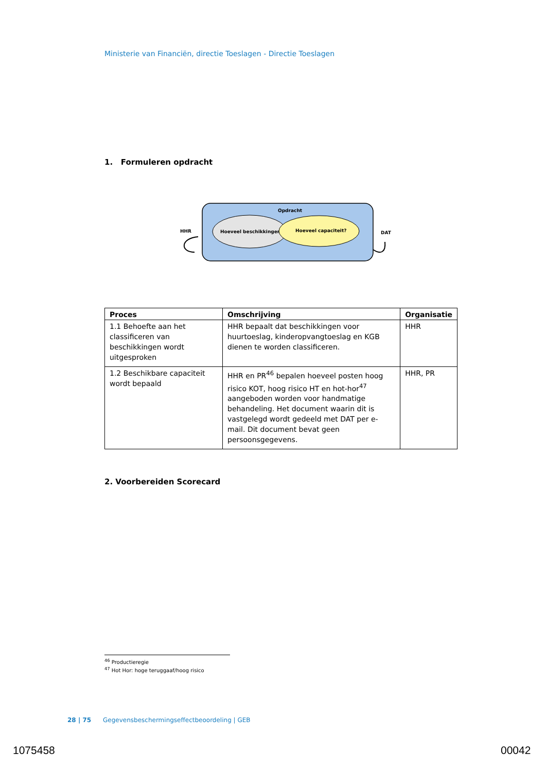Ministerie van Financiën, directie Toeslagen - Directie Toeslagen
1. Formuleren opdracht
Opdracht
Hoeveel beschikkingen?
Hoeveel capaciteit?
HHR
DAT
| Proces | Omschrijving | Organisatie |
| --- | --- | --- |
| 1.1 Behoefte aan het classificeren van beschikkingen wordt uitgesproken | HHR bepaalt dat beschikkingen voor huurtoeslag, kinderopvangtoeslag en KGB dienen te worden classificeren. | HHR |
| 1.2 Beschikbare capaciteit wordt bepaald | HHR en PR<sup>46</sup> bepalen hoeveel posten hoog risico KOT, hoog risico HT en hot-hor<sup>47</sup> aangeboden worden voor handmatige behandeling. Het document waarin dit is vastgelegd wordt gedeeld met DAT per e-mail. Dit document bevat geen persoonsgegevens. | HHR, PR |
2. Voorbereiden Scorecard
<sup>46</sup> Productieregie
<sup>47</sup> Hot Hor: hoge teruggaaf/hoog risico
28 | 75 Gegevensbeschermingseffectbeoordeling | GEB
1075458 00042